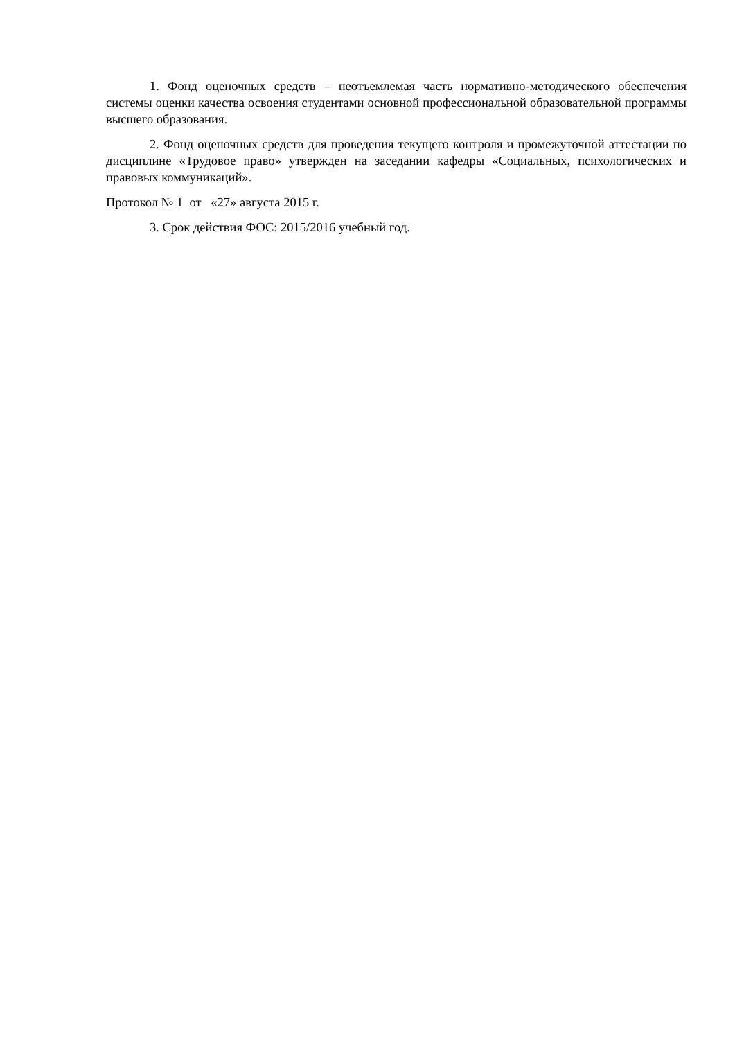1. Фонд оценочных средств – неотъемлемая часть нормативно-методического обеспечения системы оценки качества освоения студентами основной профессиональной образовательной программы высшего образования.
2. Фонд оценочных средств для проведения текущего контроля и промежуточной аттестации по дисциплине «Трудовое право» утвержден на заседании кафедры «Социальных, психологических и правовых коммуникаций».
Протокол № 1 от «27» августа 2015 г.
3. Срок действия ФОС: 2015/2016 учебный год.